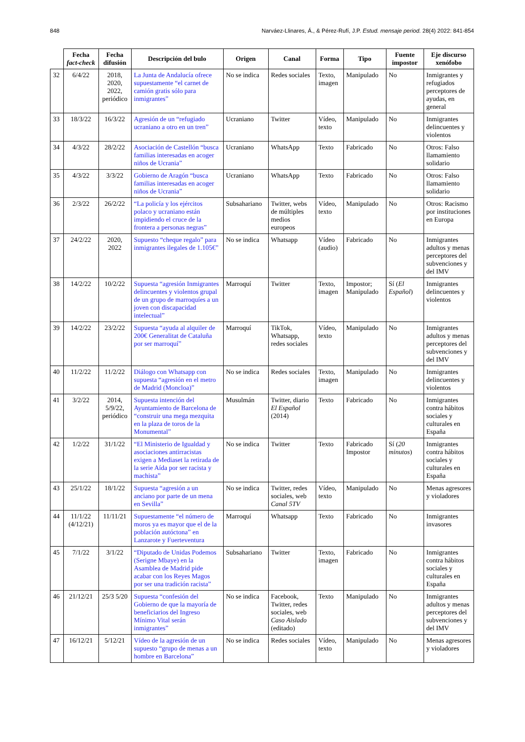848 Narváez-Llinares, Á., & Pérez-Rufí, J.P. Estud. mensaje period. 28(4) 2022: 841-854
| | Fecha fact-check | Fecha difusión | Descripción del bulo | Origen | Canal | Forma | Tipo | Fuente impostor | Eje discurso xenófobo |
| --- | --- | --- | --- | --- | --- | --- | --- | --- | --- |
| 32 | 6/4/22 | 2018, 2020, 2022, periódico | La Junta de Andalucía ofrece supuestamente “el carnet de camión gratis sólo para inmigrantes” | No se indica | Redes sociales | Texto, imagen | Manipulado | No | Inmigrantes y refugiados perceptores de ayudas, en general |
| 33 | 18/3/22 | 16/3/22 | Agresión de un “refugiado ucraniano a otro en un tren” | Ucraniano | Twitter | Vídeo, texto | Manipulado | No | Inmigrantes delincuentes y violentos |
| 34 | 4/3/22 | 28/2/22 | Asociación de Castellón “busca familias interesadas en acoger niños de Ucrania” | Ucraniano | WhatsApp | Texto | Fabricado | No | Otros: Falso llamamiento solidario |
| 35 | 4/3/22 | 3/3/22 | Gobierno de Aragón “busca familias interesadas en acoger niños de Ucrania” | Ucraniano | WhatsApp | Texto | Fabricado | No | Otros: Falso llamamiento solidario |
| 36 | 2/3/22 | 26/2/22 | “La policía y los ejércitos polaco y ucraniano están impidiendo el cruce de la frontera a personas negras” | Subsahariano | Twitter, webs de múltiples medios europeos | Vídeo, texto | Manipulado | No | Otros: Racismo por instituciones en Europa |
| 37 | 24/2/22 | 2020, 2022 | Supuesto “cheque regalo” para inmigrantes ilegales de 1.105€” | No se indica | Whatsapp | Vídeo (audio) | Fabricado | No | Inmigrantes adultos y menas perceptores del subvenciones y del IMV |
| 38 | 14/2/22 | 10/2/22 | Supuesta “agresión Inmigrantes delincuentes y violentos grupal de un grupo de marroquíes a un joven con discapacidad intelectual” | Marroquí | Twitter | Texto, imagen | Impostor; Manipulado | Sí ( El Español ) | Inmigrantes delincuentes y violentos |
| 39 | 14/2/22 | 23/2/22 | Supuesta “ayuda al alquiler de 200€ Generalitat de Cataluña por ser marroquí” | Marroquí | TikTok, Whatsapp, redes sociales | Vídeo, texto | Manipulado | No | Inmigrantes adultos y menas perceptores del subvenciones y del IMV |
| 40 | 11/2/22 | 11/2/22 | Diálogo con Whatsapp con supuesta “agresión en el metro de Madrid (Moncloa)” | No se indica | Redes sociales | Texto, imagen | Manipulado | No | Inmigrantes delincuentes y violentos |
| 41 | 3/2/22 | 2014, 5/9/22, periódico | Supuesta intención del Ayuntamiento de Barcelona de “construir una mega mezquita en la plaza de toros de la Monumental” | Musulmán | Twitter, diario El Español (2014) | Texto | Fabricado | No | Inmigrantes contra hábitos sociales y culturales en España |
| 42 | 1/2/22 | 31/1/22 | “El Ministerio de Igualdad y asociaciones antirracistas exigen a Mediaset la retirada de la serie Aída por ser racista y machista” | No se indica | Twitter | Texto | Fabricado Impostor | Sí ( 20 minutos ) | Inmigrantes contra hábitos sociales y culturales en España |
| 43 | 25/1/22 | 18/1/22 | Supuesta “agresión a un anciano por parte de un mena en Sevilla” | No se indica | Twitter, redes sociales, web Canal 5TV | Vídeo, texto | Manipulado | No | Menas agresores y violadores |
| 44 | 11/1/22 (4/12/21) | 11/11/21 | Supuestamente “el número de moros ya es mayor que el de la población autóctona” en Lanzarote y Fuerteventura | Marroquí | Whatsapp | Texto | Fabricado | No | Inmigrantes invasores |
| 45 | 7/1/22 | 3/1/22 | “Diputado de Unidas Podemos (Serigne Mbaye) en la Asamblea de Madrid pide acabar con los Reyes Magos por ser una tradición racista” | Subsahariano | Twitter | Texto, imagen | Fabricado | No | Inmigrantes contra hábitos sociales y culturales en España |
| 46 | 21/12/21 | 25/3 5/20 | Supuesta “confesión del Gobierno de que la mayoría de beneficiarios del Ingreso Mínimo Vital serán inmigrantes” | No se indica | Facebook, Twitter, redes sociales, web Caso Aislado (editado) | Texto | Manipulado | No | Inmigrantes adultos y menas perceptores del subvenciones y del IMV |
| 47 | 16/12/21 | 5/12/21 | Vídeo de la agresión de un supuesto “grupo de menas a un hombre en Barcelona” | No se indica | Redes sociales | Vídeo, texto | Manipulado | No | Menas agresores y violadores |